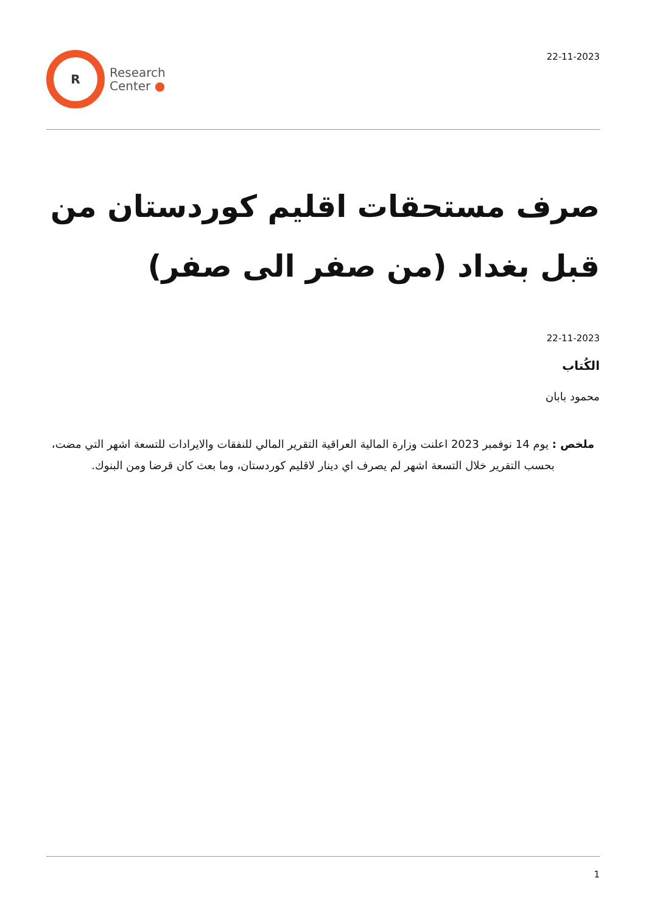R
Research
Center ●
22-11-2023
صرف مستحقات اقليم كوردستان من قبل بغداد (من صفر الى صفر)
22-11-2023
الكُتاب
محمود بابان
ملخص : يوم 14 نوفمبر 2023 اعلنت وزارة المالية العراقية التقرير المالي للنفقات والايرادات للتسعة اشهر التي مضت، بحسب التقرير خلال التسعة اشهر لم يصرف اي دينار لاقليم كوردستان، وما بعث كان قرضا ومن البنوك.
1